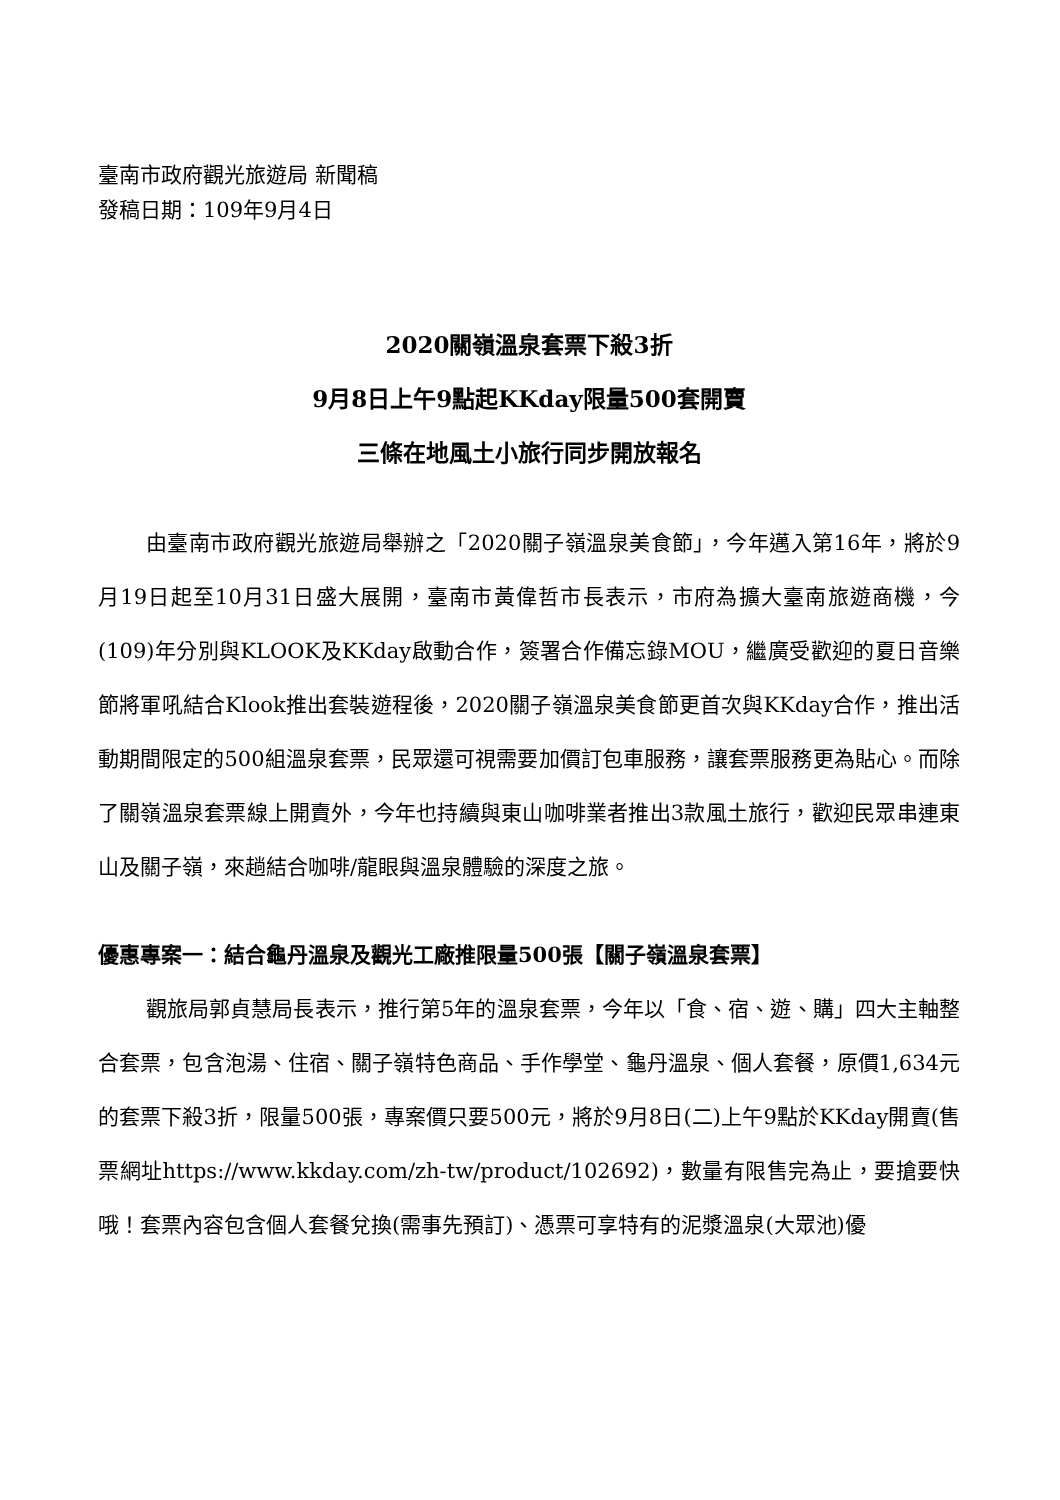臺南市政府觀光旅遊局 新聞稿
發稿日期：109年9月4日
2020關嶺溫泉套票下殺3折
9月8日上午9點起KKday限量500套開賣
三條在地風土小旅行同步開放報名
由臺南市政府觀光旅遊局舉辦之「2020關子嶺溫泉美食節」，今年邁入第16年，將於9月19日起至10月31日盛大展開，臺南市黃偉哲市長表示，市府為擴大臺南旅遊商機，今(109)年分別與KLOOK及KKday啟動合作，簽署合作備忘錄MOU，繼廣受歡迎的夏日音樂節將軍吼結合Klook推出套裝遊程後，2020關子嶺溫泉美食節更首次與KKday合作，推出活動期間限定的500組溫泉套票，民眾還可視需要加價訂包車服務，讓套票服務更為貼心。而除了關嶺溫泉套票線上開賣外，今年也持續與東山咖啡業者推出3款風土旅行，歡迎民眾串連東山及關子嶺，來趟結合咖啡/龍眼與溫泉體驗的深度之旅。
優惠專案一：結合龜丹溫泉及觀光工廠推限量500張【關子嶺溫泉套票】
觀旅局郭貞慧局長表示，推行第5年的溫泉套票，今年以「食、宿、遊、購」四大主軸整合套票，包含泡湯、住宿、關子嶺特色商品、手作學堂、龜丹溫泉、個人套餐，原價1,634元的套票下殺3折，限量500張，專案價只要500元，將於9月8日(二)上午9點於KKday開賣(售票網址https://www.kkday.com/zh-tw/product/102692)，數量有限售完為止，要搶要快哦！套票內容包含個人套餐兌換(需事先預訂)、憑票可享特有的泥漿溫泉(大眾池)優